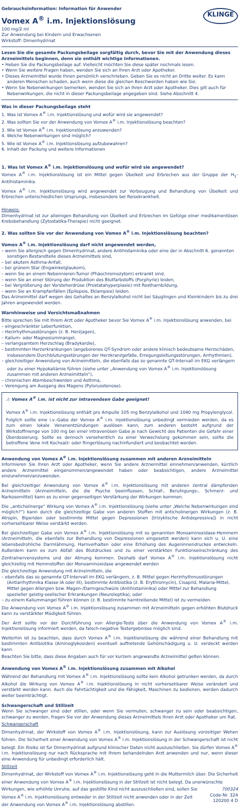Gebrauchsinformation: Information für Anwender
Vomex A<sup>®</sup> i.m. Injektionslösung
100 mg/2 ml
Zur Anwendung bei Kindern und Erwachsenen
Wirkstoff: Dimenhydrinat
KLINGE
Lesen Sie die gesamte Packungsbeilage sorgfältig durch, bevor Sie mit der Anwendung dieses Arzneimittels beginnen, denn sie enthält wichtige Informationen.
• Heben Sie die Packungsbeilage auf. Vielleicht möchten Sie diese später nochmals lesen.
• Wenn Sie weitere Fragen haben, wenden Sie sich an Ihren Arzt oder Apotheker.
• Dieses Arzneimittel wurde Ihnen persönlich verschrieben. Geben Sie es nicht an Dritte weiter. Es kann anderen Menschen schaden, auch wenn diese die gleichen Beschwerden haben wie Sie.
• Wenn Sie Nebenwirkungen bemerken, wenden Sie sich an Ihren Arzt oder Apotheker. Dies gilt auch für Nebenwirkungen, die nicht in dieser Packungsbeilage angegeben sind. Siehe Abschnitt 4.
Was in dieser Packungsbeilage steht
1. Was ist Vomex A<sup>®</sup> i.m. Injektionslösung und wofür wird sie angewendet?
2. Was sollten Sie vor der Anwendung von Vomex A<sup>®</sup> i.m. Injektionslösung beachten?
3. Wie ist Vomex A<sup>®</sup> i.m. Injektionslösung anzuwenden?
4. Welche Nebenwirkungen sind möglich?
5. Wie ist Vomex A<sup>®</sup> i.m. Injektionslösung aufzubewahren?
6. Inhalt der Packung und weitere Informationen
1. Was ist Vomex A<sup>®</sup> i.m. Injektionslösung und wofür wird sie angewendet?
Vomex A<sup>®</sup> i.m. Injektionslösung ist ein Mittel gegen Übelkeit und Erbrechen aus der Gruppe der H<sub>1</sub>-Antihistaminika.
Vomex A<sup>®</sup> i.m. Injektionslösung wird angewendet zur Vorbeugung und Behandlung von Übelkeit und Erbrechen unterschiedlichen Ursprungs, insbesondere bei Reisekrankheit.
Hinweis:
Dimenhydrinat ist zur alleinigen Behandlung von Übelkeit und Erbrechen im Gefolge einer medikamentösen Krebsbehandlung (Zytostatika-Therapie) nicht geeignet.
2. Was sollten Sie vor der Anwendung von Vomex A<sup>®</sup> i.m. Injektionslösung beachten?
Vomex A<sup>®</sup> i.m. Injektionslösung darf nicht angewendet werden,
– wenn Sie allergisch gegen Dimenhydrinat, andere Antihistaminika oder eine der in Abschnitt 6. genannten sonstigen Bestandteile dieses Arzneimittels sind,
– bei akutem Asthma-Anfall,
– bei grünem Star (Engwinkelglaukom),
– wenn Sie an einem Nebennieren-Tumor (Phäochromozytom) erkrankt sind,
– wenn Sie an einer Störung der Produktion des Blutfarbstoffs (Porphyrie) leiden,
– bei Vergrößerung der Vorsteherdrüse (Prostatahyperplasie) mit Restharnbildung,
– wenn Sie an Krampfanfällen (Epilepsie, Eklampsie) leiden.
Das Arzneimittel darf wegen des Gehaltes an Benzylalkohol nicht bei Säuglingen und Kleinkindern bis zu drei Jahren angewendet werden.
Warnhinweise und Vorsichtsmaßnahmen
Bitte sprechen Sie mit Ihrem Arzt oder Apotheker bevor Sie Vomex A<sup>®</sup> i.m. Injektionslösung anwenden, bei
– eingeschränkter Leberfunktion,
– Herzrhythmusstörungen (z. B. Herzjagen),
– Kalium- oder Magnesiummangel,
– verlangsamtem Herzschlag (Bradykardie),
– bestimmten Herzerkrankungen (angeborenes QT-Syndrom oder andere klinisch bedeutsame Herzschäden, insbesondere Durchblutungsstörungen der Herzkranzgefäße, Erregungsleitungsstörungen, Arrhythmien),
– gleichzeitiger Anwendung von Arzneimitteln, die ebenfalls das so genannte QT-Intervall im EKG verlängern oder zu einer Hypokaliämie führen (siehe unter „Anwendung von Vomex A<sup>®</sup> i.m. Injektionslösung zusammen mit anderen Arzneimitteln“),
– chronischen Atembeschwerden und Asthma,
– Verengung am Ausgang des Magens (Pylorusstenose).
⚠ Vomex A<sup>®</sup> i.m. ist nicht zur intravenösen Gabe geeignet!
Vomex A<sup>®</sup> i.m. Injektionslösung enthält pro Ampulle 105 mg Benzylalkohol und 1040 mg Propylenglycol. Folglich sollte eine i.v.-Gabe der Vomex A<sup>®</sup> i.m. Injektionslösung unbedingt vermieden werden, da es zum einen lokale Venenentzündungen auslösen kann, zum anderen besteht aufgrund der Wirkstoffmenge von 100 mg bei einer intravenösen Gabe je nach Gewicht des Patienten die Gefahr einer Überdosierung. Sollte es dennoch versehentlich zu einer Verwechslung gekommen sein, sollte die betroffene Vene mit Kochsalz- oder Ringerlösung nachinfundiert und beobachtet werden.
Anwendung von Vomex A<sup>®</sup> i.m. Injektionslösung zusammen mit anderen Arzneimitteln
Informieren Sie Ihren Arzt oder Apotheker, wenn Sie andere Arzneimittel einnehmen/anwenden, kürzlich andere Arzneimittel eingenommen/angewendet haben oder beabsichtigen, andere Arzneimittel einzunehmen/anzuwenden.
Bei gleichzeitiger Anwendung von Vomex A<sup>®</sup> i.m. Injektionslösung mit anderen zentral dämpfenden Arzneimitteln (Arzneimitteln, die die Psyche beeinflussen, Schlaf-, Beruhigungs-, Schmerz- und Narkosemittel) kann es zu einer gegenseitigen Verstärkung der Wirkungen kommen.
Die „anticholinerge“ Wirkung von Vomex A<sup>®</sup> i.m. Injektionslösung (siehe unter „Welche Nebenwirkungen sind möglich?“) kann durch die gleichzeitige Gabe von anderen Stoffen mit anticholinergen Wirkungen (z. B. Atropin, Biperiden oder bestimmte Mittel gegen Depressionen [trizyklische Antidepressiva]) in nicht vorhersehbarer Weise verstärkt werden.
Bei gleichzeitiger Gabe von Vomex A<sup>®</sup> i.m. Injektionslösung mit so genannten Monoaminoxidase-Hemmern (Arzneimitteln, die ebenfalls zur Behandlung von Depressionen eingesetzt werden) kann sich u. U. eine lebensbedrohliche Darmlähmung, Harnverhalten oder eine Erhöhung des Augeninnendruckes entwickeln. Außerdem kann es zum Abfall des Blutdruckes und zu einer verstärkten Funktionseinschränkung des Zentralnervensystems und der Atmung kommen. Deshalb darf Vomex A<sup>®</sup> i.m. Injektionslösung nicht gleichzeitig mit Hemmstoffen der Monoaminoxidase angewendet werden
Die gleichzeitige Anwendung mit Arzneimitteln, die
– ebenfalls das so genannte QT-Intervall im EKG verlängern, z. B. Mittel gegen Herzrhythmusstörungen (Antiarrhythmika Klasse IA oder III), bestimmte Antibiotika (z. B. Erythromycin), Cisaprid, Malaria-Mittel, Mittel gegen Allergien bzw. Magen-/Darmgeschwüre (Antihistaminika) oder Mittel zur Behandlung spezieller geistig-seelischer Erkrankungen (Neuroleptika), oder
– zu einem Kaliummangel führen können (z. B. bestimmte harntreibende Mittel) ist zu vermeiden.
Die Anwendung von Vomex A<sup>®</sup> i.m. Injektionslösung zusammen mit Arzneimitteln gegen erhöhten Blutdruck kann zu verstärkter Müdigkeit führen.
Der Arzt sollte vor der Durchführung von Allergie-Tests über die Anwendung von Vomex A<sup>®</sup> i.m. Injektionslösung informiert werden, da falsch-negative Testergebnisse möglich sind.
Weiterhin ist zu beachten, dass durch Vomex A<sup>®</sup> i.m. Injektionslösung die während einer Behandlung mit bestimmten Antibiotika (Aminoglykosiden) eventuell auftretende Gehörschädigung u. U. verdeckt werden kann.
Beachten Sie bitte, dass diese Angaben auch für vor kurzem angewandte Arzneimittel gelten können.
Anwendung von Vomex A<sup>®</sup> i.m. Injektionslösung zusammen mit Alkohol
Während der Behandlung mit Vomex A<sup>®</sup> i.m. Injektionslösung sollte kein Alkohol getrunken werden, da durch Alkohol die Wirkung von Vomex A<sup>®</sup> i.m. Injektionslösung in nicht vorhersehbarer Weise verändert und verstärkt werden kann. Auch die Fahrtüchtigkeit und die Fähigkeit, Maschinen zu bedienen, werden dadurch weiter beeinträchtigt.
Schwangerschaft und Stillzeit
Wenn Sie schwanger sind oder stillen, oder wenn Sie vermuten, schwanger zu sein oder beabsichtigen, schwanger zu werden, fragen Sie vor der Anwendung dieses Arzneimittels Ihren Arzt oder Apotheker um Rat.
Schwangerschaft
Dimenhydrinat, der Wirkstoff von Vomex A<sup>®</sup> i.m. Injektionslösung, kann zur Auslösung vorzeitiger Wehen führen. Die Sicherheit einer Anwendung von Vomex A<sup>®</sup> i.m. Injektionslösung in der Schwangerschaft ist nicht belegt. Ein Risiko ist für Dimenhydrinat aufgrund klinischer Daten nicht auszuschließen. Sie dürfen Vomex A<sup>®</sup> i.m. Injektionslösung nur nach Rücksprache mit Ihrem behandelnden Arzt anwenden und nur, wenn dieser eine Anwendung für unbedingt erforderlich hält.
Stillzeit
Dimenhydrinat, der Wirkstoff von Vomex A<sup>®</sup> i.m. Injektionslösung geht in die Muttermilch über. Die Sicherheit einer Anwendung von Vomex A<sup>®</sup> i.m. Injektionslösung in der Stillzeit ist nicht belegt. Da unerwünschte
Wirkungen, wie erhöhte Unruhe, auf das gestillte Kind nicht auszuschließen sind, sollen Sie Vomex A<sup>®</sup> i.m. Injektionslösung entweder in der Stillzeit nicht anwenden oder in der Zeit der Anwendung von Vomex A<sup>®</sup> i.m. Injektionslösung abstillen.
700324
Code-Nr. 324
120200 4 D